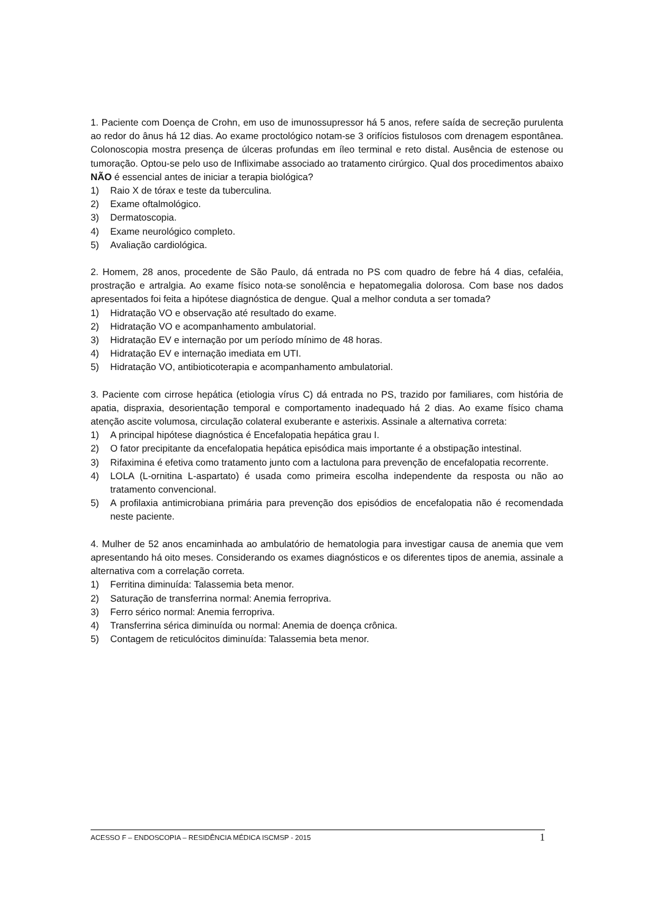1. Paciente com Doença de Crohn, em uso de imunossupressor há 5 anos, refere saída de secreção purulenta ao redor do ânus há 12 dias. Ao exame proctológico notam-se 3 orifícios fistulosos com drenagem espontânea. Colonoscopia mostra presença de úlceras profundas em íleo terminal e reto distal. Ausência de estenose ou tumoração. Optou-se pelo uso de Infliximabe associado ao tratamento cirúrgico. Qual dos procedimentos abaixo NÃO é essencial antes de iniciar a terapia biológica?
1) Raio X de tórax e teste da tuberculina.
2) Exame oftalmológico.
3) Dermatoscopia.
4) Exame neurológico completo.
5) Avaliação cardiológica.
2. Homem, 28 anos, procedente de São Paulo, dá entrada no PS com quadro de febre há 4 dias, cefaléia, prostração e artralgia. Ao exame físico nota-se sonolência e hepatomegalia dolorosa. Com base nos dados apresentados foi feita a hipótese diagnóstica de dengue. Qual a melhor conduta a ser tomada?
1) Hidratação VO e observação até resultado do exame.
2) Hidratação VO e acompanhamento ambulatorial.
3) Hidratação EV e internação por um período mínimo de 48 horas.
4) Hidratação EV e internação imediata em UTI.
5) Hidratação VO, antibioticoterapia e acompanhamento ambulatorial.
3. Paciente com cirrose hepática (etiologia vírus C) dá entrada no PS, trazido por familiares, com história de apatia, dispraxia, desorientação temporal e comportamento inadequado há 2 dias. Ao exame físico chama atenção ascite volumosa, circulação colateral exuberante e asterixis. Assinale a alternativa correta:
1) A principal hipótese diagnóstica é Encefalopatia hepática grau I.
2) O fator precipitante da encefalopatia hepática episódica mais importante é a obstipação intestinal.
3) Rifaximina é efetiva como tratamento junto com a lactulona para prevenção de encefalopatia recorrente.
4) LOLA (L-ornitina L-aspartato) é usada como primeira escolha independente da resposta ou não ao tratamento convencional.
5) A profilaxia antimicrobiana primária para prevenção dos episódios de encefalopatia não é recomendada neste paciente.
4. Mulher de 52 anos encaminhada ao ambulatório de hematologia para investigar causa de anemia que vem apresentando há oito meses. Considerando os exames diagnósticos e os diferentes tipos de anemia, assinale a alternativa com a correlação correta.
1) Ferritina diminuída: Talassemia beta menor.
2) Saturação de transferrina normal: Anemia ferropriva.
3) Ferro sérico normal: Anemia ferropriva.
4) Transferrina sérica diminuída ou normal: Anemia de doença crônica.
5) Contagem de reticulócitos diminuída: Talassemia beta menor.
ACESSO F – ENDOSCOPIA – RESIDÊNCIA MÉDICA ISCMSP - 2015 1